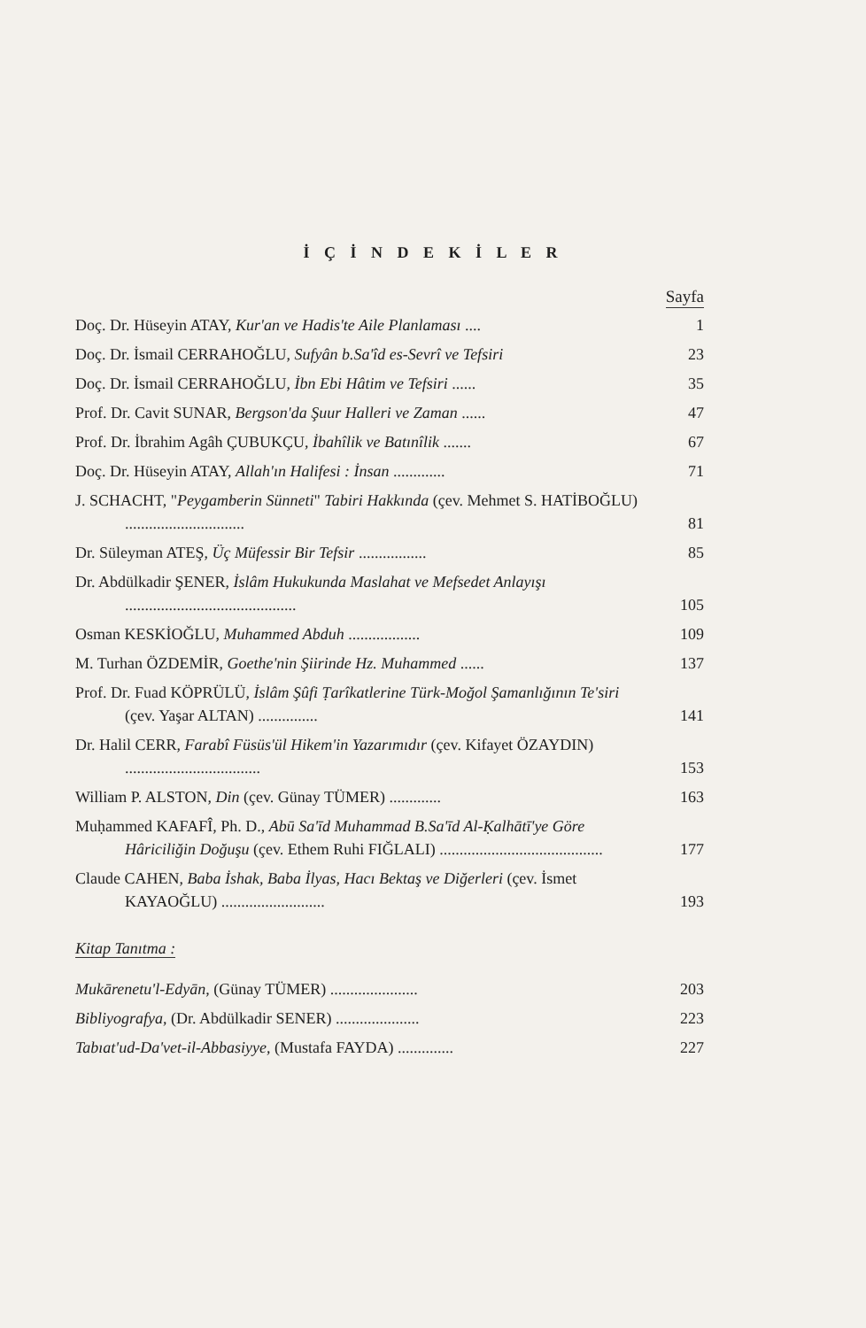İ Ç İ N D E K İ L E R
Sayfa
Doç. Dr. Hüseyin ATAY, Kur'an ve Hadis'te Aile Planlaması ....
1
Doç. Dr. İsmail CERRAHOĞLU, Sufyân b.Sa'îd es-Sevrî ve Tefsiri
23
Doç. Dr. İsmail CERRAHOĞLU, İbn Ebi Hâtim ve Tefsiri ......
35
Prof. Dr. Cavit SUNAR, Bergson'da Şuur Halleri ve Zaman ......
47
Prof. Dr. İbrahim Agâh ÇUBUKÇU, İbahîlik ve Batınîlik .......
67
Doç. Dr. Hüseyin ATAY, Allah'ın Halifesi : İnsan .............
71
J. SCHACHT, "Peygamberin Sünneti" Tabiri Hakkında (çev. Mehmet S. HATİBOĞLU) ..............................
81
Dr. Süleyman ATEŞ, Üç Müfessir Bir Tefsir .................
85
Dr. Abdülkadir ŞENER, İslâm Hukukunda Maslahat ve Mefsedet Anlayışı ...........................................
105
Osman KESKİOĞLU, Muhammed Abduh ..................
109
M. Turhan ÖZDEMİR, Goethe'nin Şiirinde Hz. Muhammed ......
137
Prof. Dr. Fuad KÖPRÜLÜ, İslâm Şûfi Ṭarîkatlerine Türk-Moğol Şamanlığının Te'siri (çev. Yaşar ALTAN) ...............
141
Dr. Halil CERR, Farabî Füsüs'ül Hikem'in Yazarımıdır (çev. Kifayet ÖZAYDIN) ..................................
153
William P. ALSTON, Din (çev. Günay TÜMER) .............
163
Muḥammed KAFAFÎ, Ph. D., Abū Sa'īd Muhammad B.Sa'īd Al-Ḳalhātī'ye Göre Hâriciliğin Doğuşu (çev. Ethem Ruhi FIĞLALI) .........................................
177
Claude CAHEN, Baba İshak, Baba İlyas, Hacı Bektaş ve Diğerleri (çev. İsmet KAYAOĞLU) ..........................
193
Kitap Tanıtma :
Mukārenetu'l-Edyān, (Günay TÜMER) ......................
203
Bibliyografya, (Dr. Abdülkadir SENER) .....................
223
Tabıat'ud-Da'vet-il-Abbasiyye, (Mustafa FAYDA) ..............
227